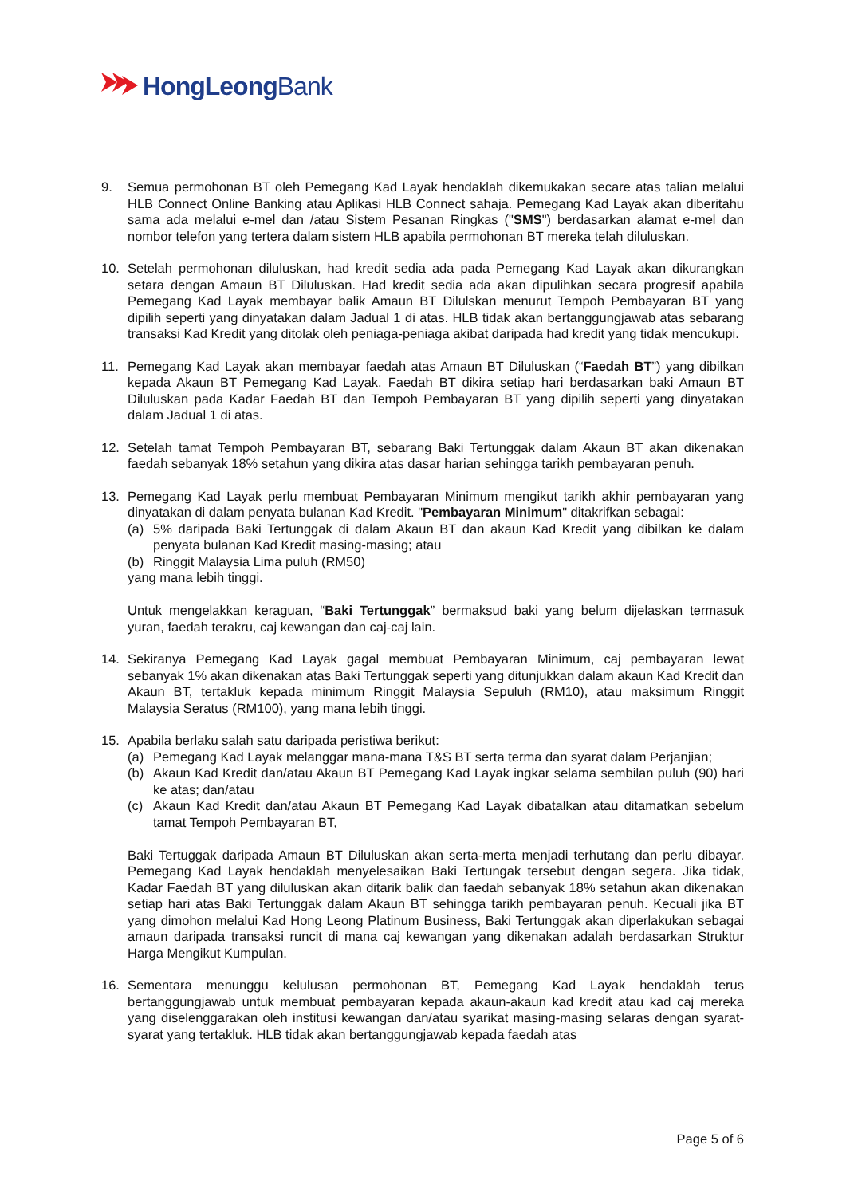HongLeongBank
9. Semua permohonan BT oleh Pemegang Kad Layak hendaklah dikemukakan secare atas talian melalui HLB Connect Online Banking atau Aplikasi HLB Connect sahaja. Pemegang Kad Layak akan diberitahu sama ada melalui e-mel dan /atau Sistem Pesanan Ringkas ("SMS") berdasarkan alamat e-mel dan nombor telefon yang tertera dalam sistem HLB apabila permohonan BT mereka telah diluluskan.
10. Setelah permohonan diluluskan, had kredit sedia ada pada Pemegang Kad Layak akan dikurangkan setara dengan Amaun BT Diluluskan. Had kredit sedia ada akan dipulihkan secara progresif apabila Pemegang Kad Layak membayar balik Amaun BT Dilulskan menurut Tempoh Pembayaran BT yang dipilih seperti yang dinyatakan dalam Jadual 1 di atas. HLB tidak akan bertanggungjawab atas sebarang transaksi Kad Kredit yang ditolak oleh peniaga-peniaga akibat daripada had kredit yang tidak mencukupi.
11. Pemegang Kad Layak akan membayar faedah atas Amaun BT Diluluskan (“Faedah BT”) yang dibilkan kepada Akaun BT Pemegang Kad Layak. Faedah BT dikira setiap hari berdasarkan baki Amaun BT Diluluskan pada Kadar Faedah BT dan Tempoh Pembayaran BT yang dipilih seperti yang dinyatakan dalam Jadual 1 di atas.
12. Setelah tamat Tempoh Pembayaran BT, sebarang Baki Tertunggak dalam Akaun BT akan dikenakan faedah sebanyak 18% setahun yang dikira atas dasar harian sehingga tarikh pembayaran penuh.
13. Pemegang Kad Layak perlu membuat Pembayaran Minimum mengikut tarikh akhir pembayaran yang dinyatakan di dalam penyata bulanan Kad Kredit. "Pembayaran Minimum" ditakrifkan sebagai:
(a) 5% daripada Baki Tertunggak di dalam Akaun BT dan akaun Kad Kredit yang dibilkan ke dalam penyata bulanan Kad Kredit masing-masing; atau
(b) Ringgit Malaysia Lima puluh (RM50)
yang mana lebih tinggi.
Untuk mengelakkan keraguan, “Baki Tertunggak” bermaksud baki yang belum dijelaskan termasuk yuran, faedah terakru, caj kewangan dan caj-caj lain.
14. Sekiranya Pemegang Kad Layak gagal membuat Pembayaran Minimum, caj pembayaran lewat sebanyak 1% akan dikenakan atas Baki Tertunggak seperti yang ditunjukkan dalam akaun Kad Kredit dan Akaun BT, tertakluk kepada minimum Ringgit Malaysia Sepuluh (RM10), atau maksimum Ringgit Malaysia Seratus (RM100), yang mana lebih tinggi.
15. Apabila berlaku salah satu daripada peristiwa berikut:
(a) Pemegang Kad Layak melanggar mana-mana T&S BT serta terma dan syarat dalam Perjanjian;
(b) Akaun Kad Kredit dan/atau Akaun BT Pemegang Kad Layak ingkar selama sembilan puluh (90) hari ke atas; dan/atau
(c) Akaun Kad Kredit dan/atau Akaun BT Pemegang Kad Layak dibatalkan atau ditamatkan sebelum tamat Tempoh Pembayaran BT,
Baki Tertuggak daripada Amaun BT Diluluskan akan serta-merta menjadi terhutang dan perlu dibayar. Pemegang Kad Layak hendaklah menyelesaikan Baki Tertungak tersebut dengan segera. Jika tidak, Kadar Faedah BT yang diluluskan akan ditarik balik dan faedah sebanyak 18% setahun akan dikenakan setiap hari atas Baki Tertunggak dalam Akaun BT sehingga tarikh pembayaran penuh. Kecuali jika BT yang dimohon melalui Kad Hong Leong Platinum Business, Baki Tertunggak akan diperlakukan sebagai amaun daripada transaksi runcit di mana caj kewangan yang dikenakan adalah berdasarkan Struktur Harga Mengikut Kumpulan.
16. Sementara menunggu kelulusan permohonan BT, Pemegang Kad Layak hendaklah terus bertanggungjawab untuk membuat pembayaran kepada akaun-akaun kad kredit atau kad caj mereka yang diselenggarakan oleh institusi kewangan dan/atau syarikat masing-masing selaras dengan syarat-syarat yang tertakluk. HLB tidak akan bertanggungjawab kepada faedah atas
Page 5 of 6